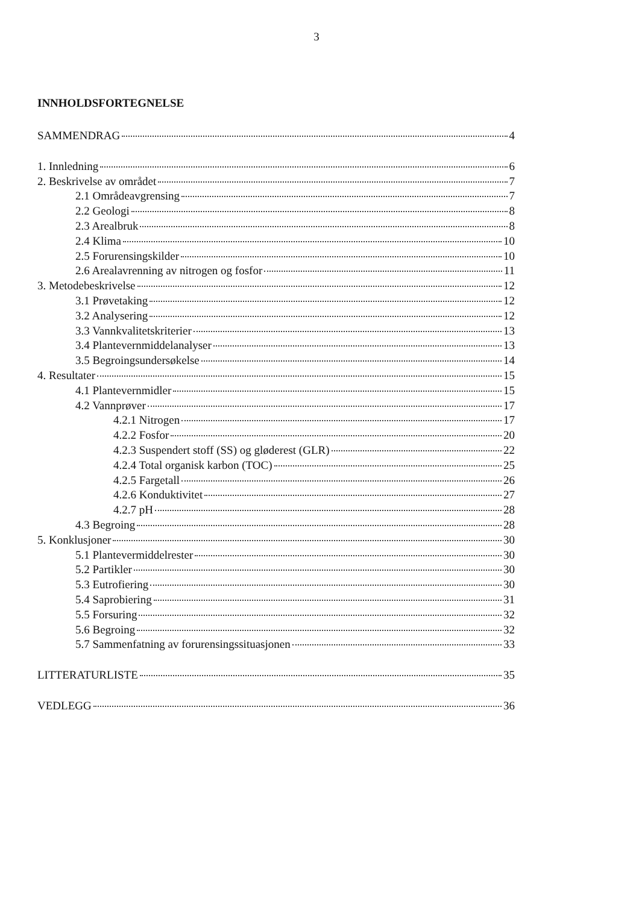3
INNHOLDSFORTEGNELSE
SAMMENDRAG 4
1. Innledning 6
2. Beskrivelse av området 7
2.1 Områdeavgrensing 7
2.2 Geologi 8
2.3 Arealbruk 8
2.4 Klima 10
2.5 Forurensingskilder 10
2.6 Arealavrenning av nitrogen og fosfor 11
3. Metodebeskrivelse 12
3.1 Prøvetaking 12
3.2 Analysering 12
3.3 Vannkvalitetskriterier 13
3.4 Plantevernmiddelanalyser 13
3.5 Begroingsundersøkelse 14
4. Resultater 15
4.1 Plantevernmidler 15
4.2 Vannprøver 17
4.2.1 Nitrogen 17
4.2.2 Fosfor 20
4.2.3 Suspendert stoff (SS) og gløderest (GLR) 22
4.2.4 Total organisk karbon (TOC) 25
4.2.5 Fargetall 26
4.2.6 Konduktivitet 27
4.2.7 pH 28
4.3 Begroing 28
5. Konklusjoner 30
5.1 Plantevermiddelrester 30
5.2 Partikler 30
5.3 Eutrofiering 30
5.4 Saprobiering 31
5.5 Forsuring 32
5.6 Begroing 32
5.7 Sammenfatning av forurensingssituasjonen 33
LITTERATURLISTE 35
VEDLEGG 36